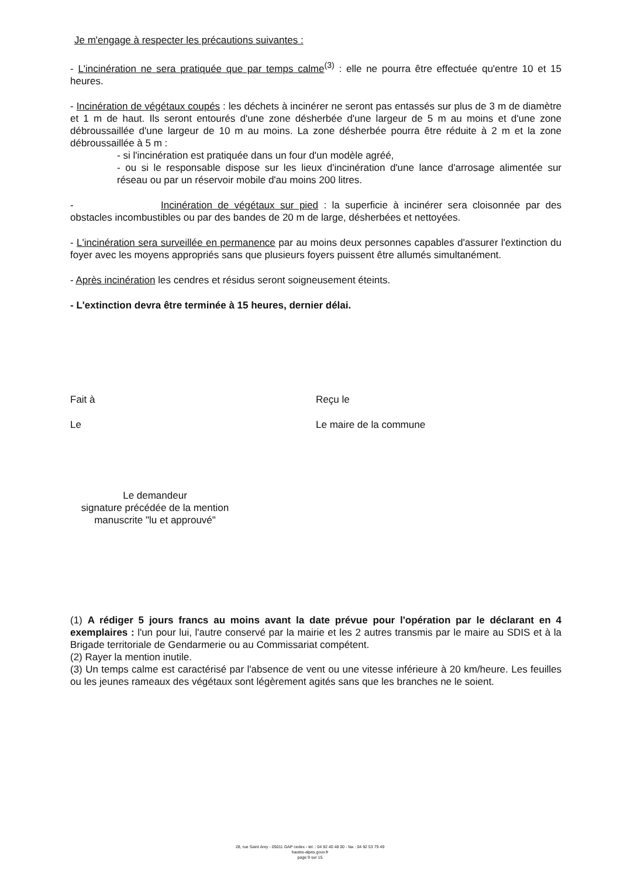Je m'engage à respecter les précautions suivantes :
- L'incinération ne sera pratiquée que par temps calme<sup>(3)</sup> : elle ne pourra être effectuée qu'entre 10 et 15 heures.
- Incinération de végétaux coupés : les déchets à incinérer ne seront pas entassés sur plus de 3 m de diamètre et 1 m de haut. Ils seront entourés d'une zone désherbée d'une largeur de 5 m au moins et d'une zone débroussaillée d'une largeur de 10 m au moins. La zone désherbée pourra être réduite à 2 m et la zone débroussaillée à 5 m :
- si l'incinération est pratiquée dans un four d'un modèle agréé,
- ou si le responsable dispose sur les lieux d'incinération d'une lance d'arrosage alimentée sur réseau ou par un réservoir mobile d'au moins 200 litres.
- Incinération de végétaux sur pied : la superficie à incinérer sera cloisonnée par des obstacles incombustibles ou par des bandes de 20 m de large, désherbées et nettoyées.
- L'incinération sera surveillée en permanence par au moins deux personnes capables d'assurer l'extinction du foyer avec les moyens appropriés sans que plusieurs foyers puissent être allumés simultanément.
- Après incinération les cendres et résidus seront soigneusement éteints.
- L'extinction devra être terminée à 15 heures, dernier délai.
Fait à Reçu le
Le Le maire de la commune
Le demandeur
signature précédée de la mention
manuscrite "lu et approuvé"
(1) A rédiger 5 jours francs au moins avant la date prévue pour l'opération par le déclarant en 4 exemplaires : l'un pour lui, l'autre conservé par la mairie et les 2 autres transmis par le maire au SDIS et à la Brigade territoriale de Gendarmerie ou au Commissariat compétent.
(2) Rayer la mention inutile.
(3) Un temps calme est caractérisé par l'absence de vent ou une vitesse inférieure à 20 km/heure. Les feuilles ou les jeunes rameaux des végétaux sont légèrement agités sans que les branches ne le soient.
28, rue Saint Arey - 05011 GAP cedex - tel. : 04 92 40 48 00 - fax : 04 92 53 79 49
hautes-alpes.gouv.fr
page 9 sur 15